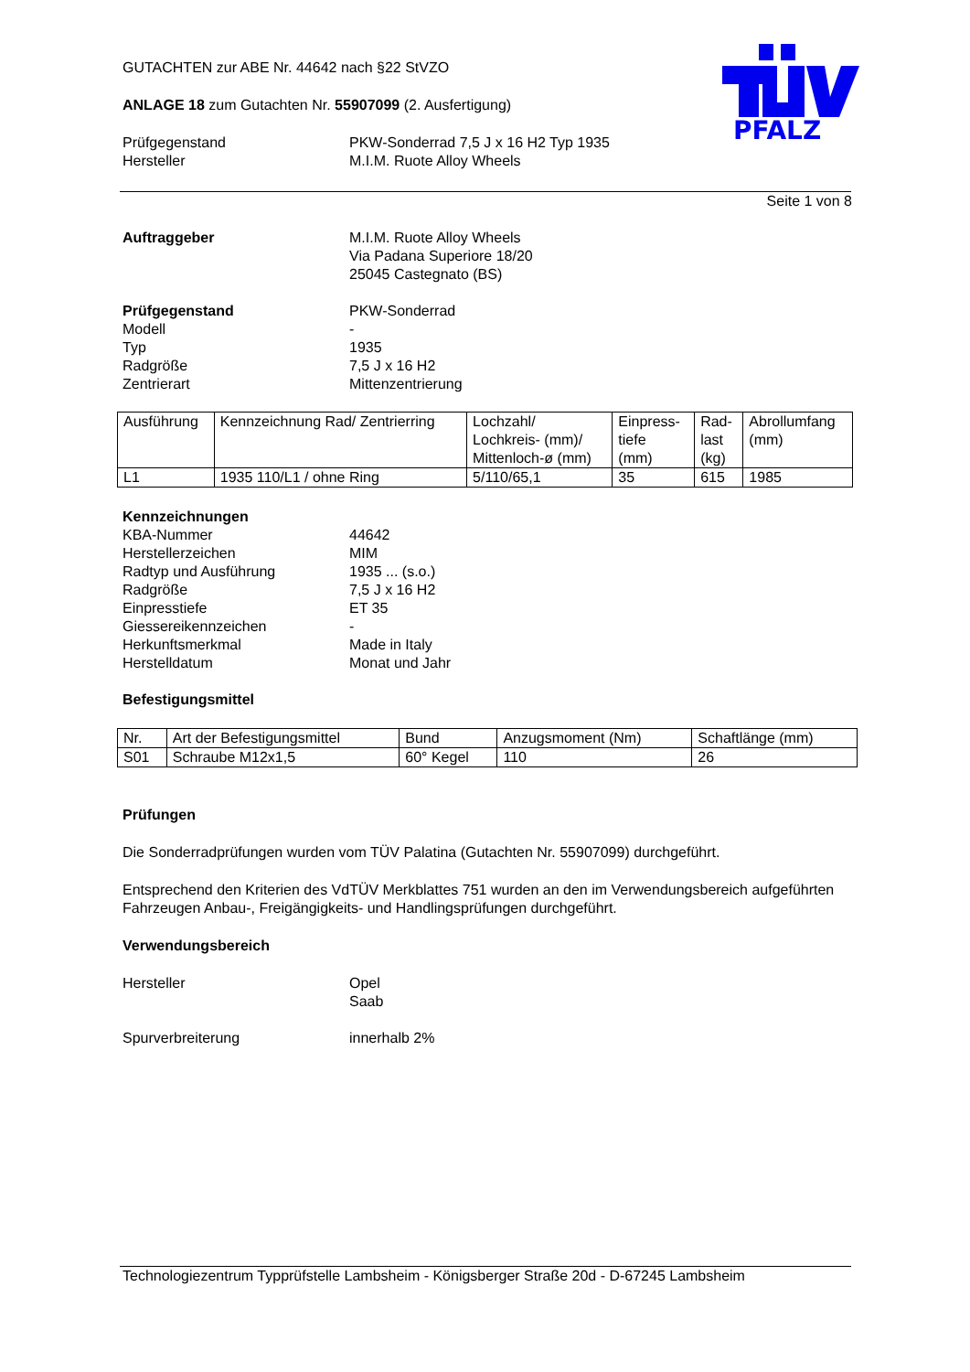PFALZ
GUTACHTEN zur ABE Nr. 44642 nach §22 StVZO
ANLAGE 18 zum Gutachten Nr. 55907099 (2. Ausfertigung)
Prüfgegenstand PKW-Sonderrad 7,5 J x 16 H2 Typ 1935
Hersteller M.I.M. Ruote Alloy Wheels
Seite 1 von 8
Auftraggeber M.I.M. Ruote Alloy Wheels
Via Padana Superiore 18/20
25045 Castegnato (BS)
Prüfgegenstand PKW-Sonderrad
Modell -
Typ 1935
Radgröße 7,5 J x 16 H2
Zentrierart Mittenzentrierung
| Ausführung | Kennzeichnung Rad/ Zentrierring | Lochzahl/ Lochkreis- (mm)/ Mittenloch-ø (mm) | Einpress- tiefe (mm) | Rad- last (kg) | Abrollumfang (mm) |
| L1 | 1935 110/L1 / ohne Ring | 5/110/65,1 | 35 | 615 | 1985 |
Kennzeichnungen
KBA-Nummer 44642
Herstellerzeichen MIM
Radtyp und Ausführung 1935 ... (s.o.)
Radgröße 7,5 J x 16 H2
Einpresstiefe ET 35
Giessereikennzeichen -
Herkunftsmerkmal Made in Italy
Herstelldatum Monat und Jahr
Befestigungsmittel
| Nr. | Art der Befestigungsmittel | Bund | Anzugsmoment (Nm) | Schaftlänge (mm) |
| S01 | Schraube M12x1,5 | 60° Kegel | 110 | 26 |
Prüfungen
Die Sonderradprüfungen wurden vom TÜV Palatina (Gutachten Nr. 55907099) durchgeführt.
Entsprechend den Kriterien des VdTÜV Merkblattes 751 wurden an den im Verwendungsbereich aufgeführten Fahrzeugen Anbau-, Freigängigkeits- und Handlingsprüfungen durchgeführt.
Verwendungsbereich
Hersteller Opel
Saab
Spurverbreiterung innerhalb 2%
Technologiezentrum Typprüfstelle Lambsheim - Königsberger Straße 20d - D-67245 Lambsheim